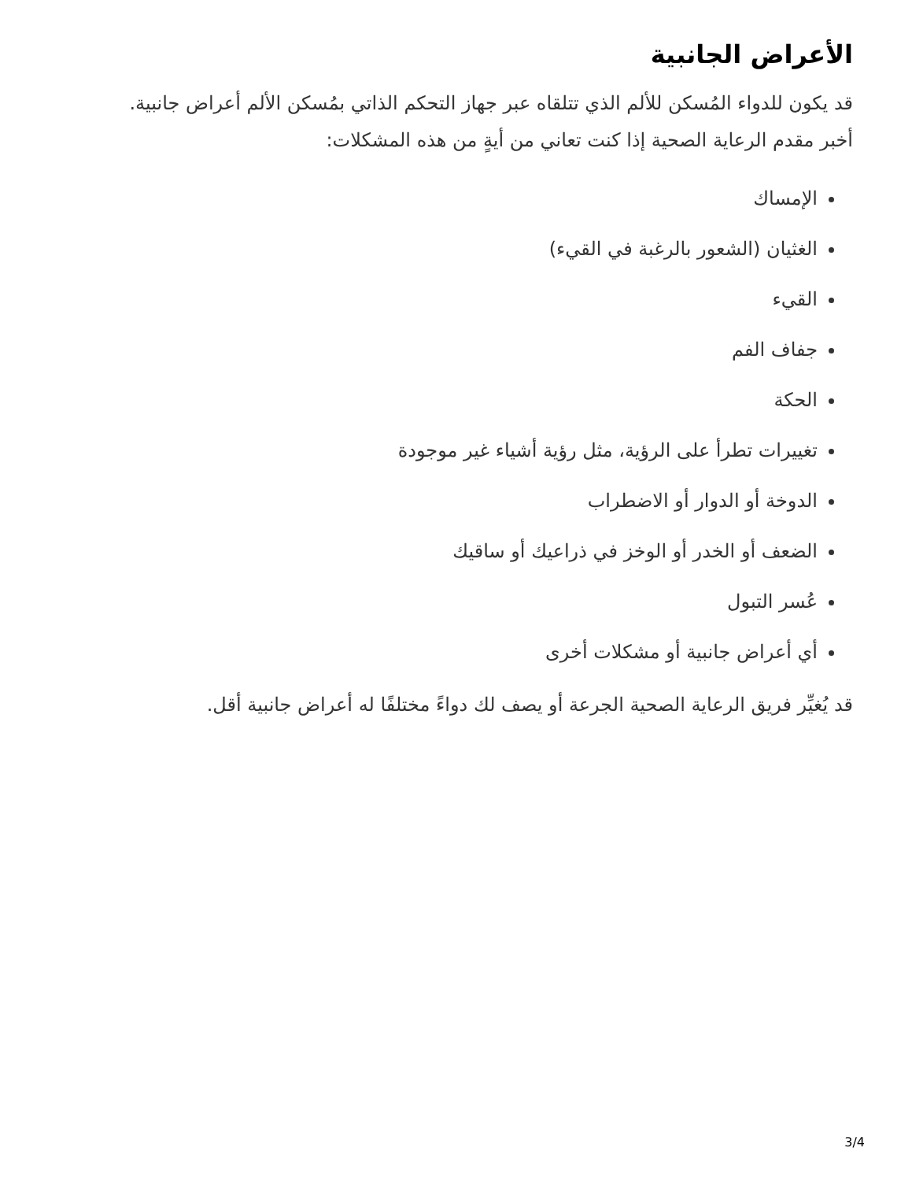الأعراض الجانبية
قد يكون للدواء المُسكن للألم الذي تتلقاه عبر جهاز التحكم الذاتي بمُسكن الألم أعراض جانبية. أخبر مقدم الرعاية الصحية إذا كنت تعاني من أيةٍ من هذه المشكلات:
الإمساك
الغثيان (الشعور بالرغبة في القيء)
القيء
جفاف الفم
الحكة
تغييرات تطرأ على الرؤية، مثل رؤية أشياء غير موجودة
الدوخة أو الدوار أو الاضطراب
الضعف أو الخدر أو الوخز في ذراعيك أو ساقيك
عُسر التبول
أي أعراض جانبية أو مشكلات أخرى
قد يُغيِّر فريق الرعاية الصحية الجرعة أو يصف لك دواءً مختلفًا له أعراض جانبية أقل.
3/4